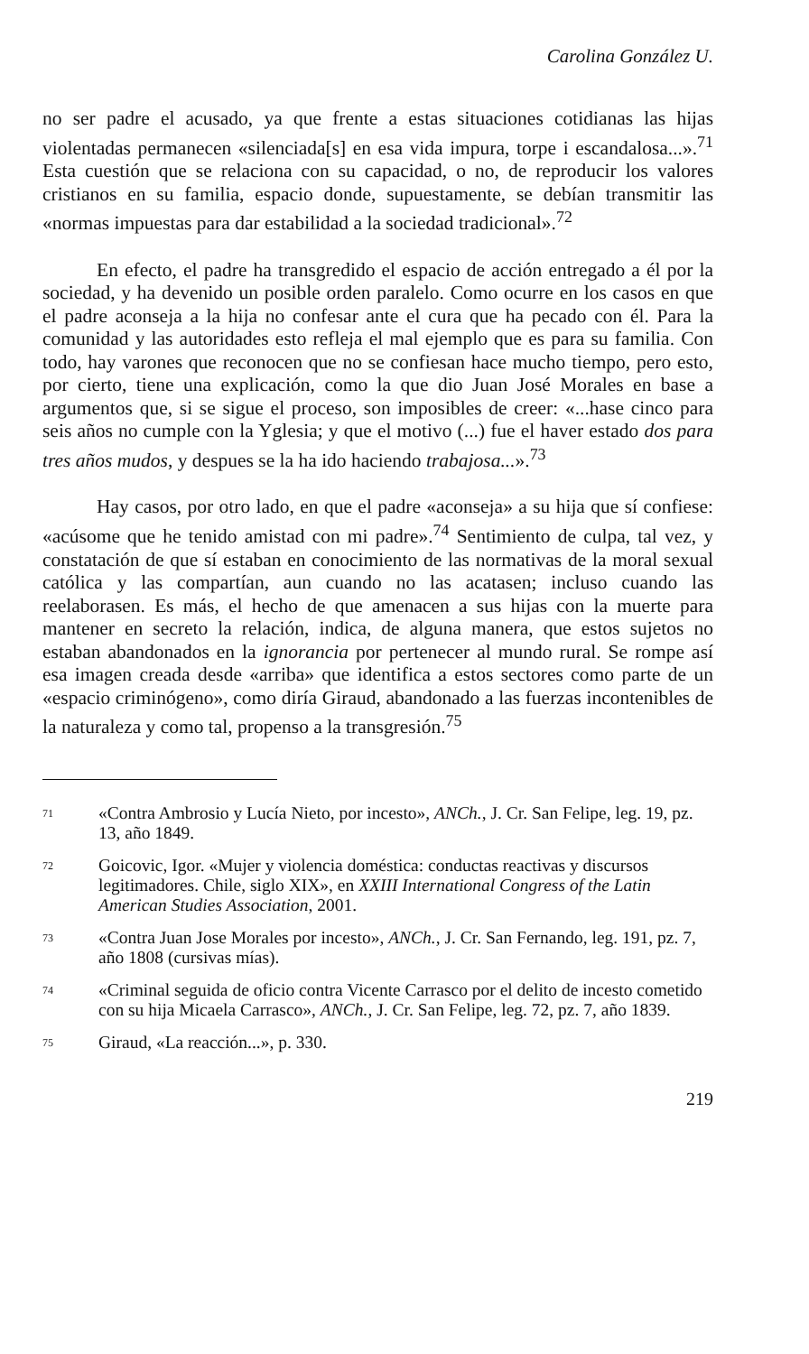Carolina González U.
no ser padre el acusado, ya que frente a estas situaciones cotidianas las hijas violentadas permanecen «silenciada[s] en esa vida impura, torpe i escandalosa...».<sup>71</sup> Esta cuestión que se relaciona con su capacidad, o no, de reproducir los valores cristianos en su familia, espacio donde, supuestamente, se debían transmitir las «normas impuestas para dar estabilidad a la sociedad tradicional».<sup>72</sup>
En efecto, el padre ha transgredido el espacio de acción entregado a él por la sociedad, y ha devenido un posible orden paralelo. Como ocurre en los casos en que el padre aconseja a la hija no confesar ante el cura que ha pecado con él. Para la comunidad y las autoridades esto refleja el mal ejemplo que es para su familia. Con todo, hay varones que reconocen que no se confiesan hace mucho tiempo, pero esto, por cierto, tiene una explicación, como la que dio Juan José Morales en base a argumentos que, si se sigue el proceso, son imposibles de creer: «...hase cinco para seis años no cumple con la Yglesia; y que el motivo (...) fue el haver estado dos para tres años mudos, y despues se la ha ido haciendo trabajosa...».<sup>73</sup>
Hay casos, por otro lado, en que el padre «aconseja» a su hija que sí confiese: «acúsome que he tenido amistad con mi padre».<sup>74</sup> Sentimiento de culpa, tal vez, y constatación de que sí estaban en conocimiento de las normativas de la moral sexual católica y las compartían, aun cuando no las acatasen; incluso cuando las reelaborasen. Es más, el hecho de que amenacen a sus hijas con la muerte para mantener en secreto la relación, indica, de alguna manera, que estos sujetos no estaban abandonados en la ignorancia por pertenecer al mundo rural. Se rompe así esa imagen creada desde «arriba» que identifica a estos sectores como parte de un «espacio criminógeno», como diría Giraud, abandonado a las fuerzas incontenibles de la naturaleza y como tal, propenso a la transgresión.<sup>75</sup>
71 «Contra Ambrosio y Lucía Nieto, por incesto», ANCh., J. Cr. San Felipe, leg. 19, pz. 13, año 1849.
72 Goicovic, Igor. «Mujer y violencia doméstica: conductas reactivas y discursos legitimadores. Chile, siglo XIX», en XXIII International Congress of the Latin American Studies Association, 2001.
73 «Contra Juan Jose Morales por incesto», ANCh., J. Cr. San Fernando, leg. 191, pz. 7, año 1808 (cursivas mías).
74 «Criminal seguida de oficio contra Vicente Carrasco por el delito de incesto cometido con su hija Micaela Carrasco», ANCh., J. Cr. San Felipe, leg. 72, pz. 7, año 1839.
75 Giraud, «La reacción...», p. 330.
219